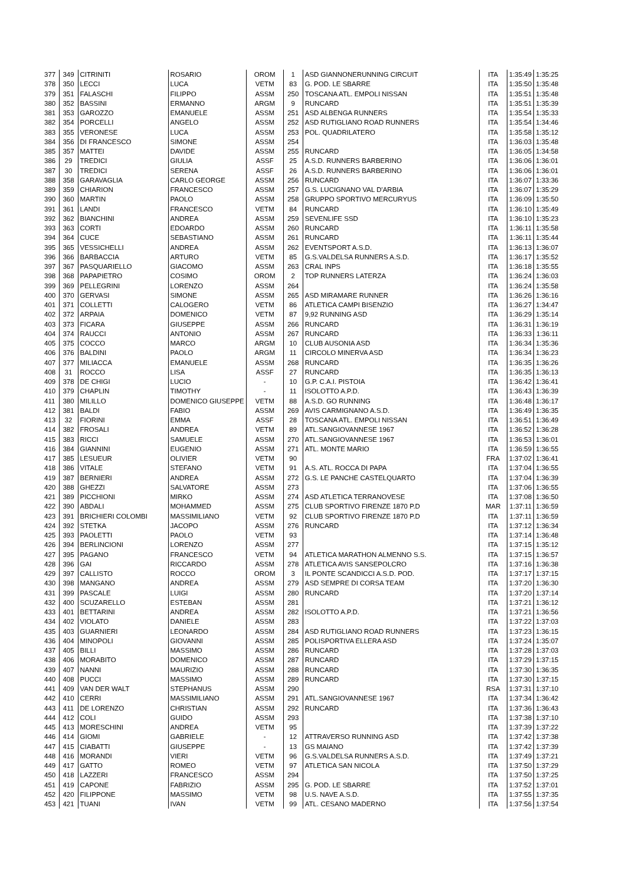| 377 | 349 | CITRINITI | ROSARIO | OROM | 1 | ASD GIANNONERUNNING CIRCUIT | ITA | 1:35:49 | 1:35:25 |
| 378 | 350 | LECCI | LUCA | VETM | 83 | G. POD. LE SBARRE | ITA | 1:35:50 | 1:35:48 |
| 379 | 351 | FALASCHI | FILIPPO | ASSM | 250 | TOSCANA ATL. EMPOLI NISSAN | ITA | 1:35:51 | 1:35:48 |
| 380 | 352 | BASSINI | ERMANNO | ARGM | 9 | RUNCARD | ITA | 1:35:51 | 1:35:39 |
| 381 | 353 | GAROZZO | EMANUELE | ASSM | 251 | ASD ALBENGA RUNNERS | ITA | 1:35:54 | 1:35:33 |
| 382 | 354 | PORCELLI | ANGELO | ASSM | 252 | ASD RUTIGLIANO ROAD RUNNERS | ITA | 1:35:54 | 1:34:46 |
| 383 | 355 | VERONESE | LUCA | ASSM | 253 | POL. QUADRILATERO | ITA | 1:35:58 | 1:35:12 |
| 384 | 356 | DI FRANCESCO | SIMONE | ASSM | 254 | | ITA | 1:36:03 | 1:35:48 |
| 385 | 357 | MATTEI | DAVIDE | ASSM | 255 | RUNCARD | ITA | 1:36:05 | 1:34:58 |
| 386 | 29 | TREDICI | GIULIA | ASSF | 25 | A.S.D. RUNNERS BARBERINO | ITA | 1:36:06 | 1:36:01 |
| 387 | 30 | TREDICI | SERENA | ASSF | 26 | A.S.D. RUNNERS BARBERINO | ITA | 1:36:06 | 1:36:01 |
| 388 | 358 | GARAVAGLIA | CARLO GEORGE | ASSM | 256 | RUNCARD | ITA | 1:36:07 | 1:33:36 |
| 389 | 359 | CHIARION | FRANCESCO | ASSM | 257 | G.S. LUCIGNANO VAL D'ARBIA | ITA | 1:36:07 | 1:35:29 |
| 390 | 360 | MARTIN | PAOLO | ASSM | 258 | GRUPPO SPORTIVO MERCURYUS | ITA | 1:36:09 | 1:35:50 |
| 391 | 361 | LANDI | FRANCESCO | VETM | 84 | RUNCARD | ITA | 1:36:10 | 1:35:49 |
| 392 | 362 | BIANCHINI | ANDREA | ASSM | 259 | SEVENLIFE SSD | ITA | 1:36:10 | 1:35:23 |
| 393 | 363 | CORTI | EDOARDO | ASSM | 260 | RUNCARD | ITA | 1:36:11 | 1:35:58 |
| 394 | 364 | CUCE | SEBASTIANO | ASSM | 261 | RUNCARD | ITA | 1:36:11 | 1:35:44 |
| 395 | 365 | VESSICHELLI | ANDREA | ASSM | 262 | EVENTSPORT A.S.D. | ITA | 1:36:13 | 1:36:07 |
| 396 | 366 | BARBACCIA | ARTURO | VETM | 85 | G.S.VALDELSA RUNNERS A.S.D. | ITA | 1:36:17 | 1:35:52 |
| 397 | 367 | PASQUARIELLO | GIACOMO | ASSM | 263 | CRAL INPS | ITA | 1:36:18 | 1:35:55 |
| 398 | 368 | PAPAPIETRO | COSIMO | OROM | 2 | TOP RUNNERS LATERZA | ITA | 1:36:24 | 1:36:03 |
| 399 | 369 | PELLEGRINI | LORENZO | ASSM | 264 | | ITA | 1:36:24 | 1:35:58 |
| 400 | 370 | GERVASI | SIMONE | ASSM | 265 | ASD MIRAMARE RUNNER | ITA | 1:36:26 | 1:36:16 |
| 401 | 371 | COLLETTI | CALOGERO | VETM | 86 | ATLETICA CAMPI BISENZIO | ITA | 1:36:27 | 1:34:47 |
| 402 | 372 | ARPAIA | DOMENICO | VETM | 87 | 9,92 RUNNING ASD | ITA | 1:36:29 | 1:35:14 |
| 403 | 373 | FICARA | GIUSEPPE | ASSM | 266 | RUNCARD | ITA | 1:36:31 | 1:36:19 |
| 404 | 374 | RAUCCI | ANTONIO | ASSM | 267 | RUNCARD | ITA | 1:36:33 | 1:36:11 |
| 405 | 375 | COCCO | MARCO | ARGM | 10 | CLUB AUSONIA ASD | ITA | 1:36:34 | 1:35:36 |
| 406 | 376 | BALDINI | PAOLO | ARGM | 11 | CIRCOLO MINERVA ASD | ITA | 1:36:34 | 1:36:23 |
| 407 | 377 | MILIACCA | EMANUELE | ASSM | 268 | RUNCARD | ITA | 1:36:35 | 1:36:26 |
| 408 | 31 | ROCCO | LISA | ASSF | 27 | RUNCARD | ITA | 1:36:35 | 1:36:13 |
| 409 | 378 | DE CHIGI | LUCIO | - | 10 | G.P. C.A.I. PISTOIA | ITA | 1:36:42 | 1:36:41 |
| 410 | 379 | CHAPLIN | TIMOTHY | - | 11 | ISOLOTTO A.P.D. | ITA | 1:36:43 | 1:36:39 |
| 411 | 380 | MILILLO | DOMENICO GIUSEPPE | VETM | 88 | A.S.D. GO RUNNING | ITA | 1:36:48 | 1:36:17 |
| 412 | 381 | BALDI | FABIO | ASSM | 269 | AVIS CARMIGNANO A.S.D. | ITA | 1:36:49 | 1:36:35 |
| 413 | 32 | FIORINI | EMMA | ASSF | 28 | TOSCANA ATL. EMPOLI NISSAN | ITA | 1:36:51 | 1:36:49 |
| 414 | 382 | FROSALI | ANDREA | VETM | 89 | ATL.SANGIOVANNESE 1967 | ITA | 1:36:52 | 1:36:28 |
| 415 | 383 | RICCI | SAMUELE | ASSM | 270 | ATL.SANGIOVANNESE 1967 | ITA | 1:36:53 | 1:36:01 |
| 416 | 384 | GIANNINI | EUGENIO | ASSM | 271 | ATL. MONTE MARIO | ITA | 1:36:59 | 1:36:55 |
| 417 | 385 | LESUEUR | OLIVIER | VETM | 90 | | FRA | 1:37:02 | 1:36:41 |
| 418 | 386 | VITALE | STEFANO | VETM | 91 | A.S. ATL. ROCCA DI PAPA | ITA | 1:37:04 | 1:36:55 |
| 419 | 387 | BERNIERI | ANDREA | ASSM | 272 | G.S. LE PANCHE CASTELQUARTO | ITA | 1:37:04 | 1:36:39 |
| 420 | 388 | GHEZZI | SALVATORE | ASSM | 273 | | ITA | 1:37:06 | 1:36:55 |
| 421 | 389 | PICCHIONI | MIRKO | ASSM | 274 | ASD ATLETICA TERRANOVESE | ITA | 1:37:08 | 1:36:50 |
| 422 | 390 | ABDALI | MOHAMMED | ASSM | 275 | CLUB SPORTIVO FIRENZE 1870 P.D | MAR | 1:37:11 | 1:36:59 |
| 423 | 391 | BRICHIERI COLOMBI | MASSIMILIANO | VETM | 92 | CLUB SPORTIVO FIRENZE 1870 P.D | ITA | 1:37:11 | 1:36:59 |
| 424 | 392 | STETKA | JACOPO | ASSM | 276 | RUNCARD | ITA | 1:37:12 | 1:36:34 |
| 425 | 393 | PAOLETTI | PAOLO | VETM | 93 | | ITA | 1:37:14 | 1:36:48 |
| 426 | 394 | BERLINCIONI | LORENZO | ASSM | 277 | | ITA | 1:37:15 | 1:35:12 |
| 427 | 395 | PAGANO | FRANCESCO | VETM | 94 | ATLETICA MARATHON ALMENNO S.S. | ITA | 1:37:15 | 1:36:57 |
| 428 | 396 | GAI | RICCARDO | ASSM | 278 | ATLETICA AVIS SANSEPOLCRO | ITA | 1:37:16 | 1:36:38 |
| 429 | 397 | CALLISTO | ROCCO | OROM | 3 | IL PONTE SCANDICCI A.S.D. POD. | ITA | 1:37:17 | 1:37:15 |
| 430 | 398 | MANGANO | ANDREA | ASSM | 279 | ASD SEMPRE DI CORSA TEAM | ITA | 1:37:20 | 1:36:30 |
| 431 | 399 | PASCALE | LUIGI | ASSM | 280 | RUNCARD | ITA | 1:37:20 | 1:37:14 |
| 432 | 400 | SCUZARELLO | ESTEBAN | ASSM | 281 | | ITA | 1:37:21 | 1:36:12 |
| 433 | 401 | BETTARINI | ANDREA | ASSM | 282 | ISOLOTTO A.P.D. | ITA | 1:37:21 | 1:36:56 |
| 434 | 402 | VIOLATO | DANIELE | ASSM | 283 | | ITA | 1:37:22 | 1:37:03 |
| 435 | 403 | GUARNIERI | LEONARDO | ASSM | 284 | ASD RUTIGLIANO ROAD RUNNERS | ITA | 1:37:23 | 1:36:15 |
| 436 | 404 | MINOPOLI | GIOVANNI | ASSM | 285 | POLISPORTIVA ELLERA ASD | ITA | 1:37:24 | 1:35:07 |
| 437 | 405 | BILLI | MASSIMO | ASSM | 286 | RUNCARD | ITA | 1:37:28 | 1:37:03 |
| 438 | 406 | MORABITO | DOMENICO | ASSM | 287 | RUNCARD | ITA | 1:37:29 | 1:37:15 |
| 439 | 407 | NANNI | MAURIZIO | ASSM | 288 | RUNCARD | ITA | 1:37:30 | 1:36:35 |
| 440 | 408 | PUCCI | MASSIMO | ASSM | 289 | RUNCARD | ITA | 1:37:30 | 1:37:15 |
| 441 | 409 | VAN DER WALT | STEPHANUS | ASSM | 290 | | RSA | 1:37:31 | 1:37:10 |
| 442 | 410 | CERRI | MASSIMILIANO | ASSM | 291 | ATL.SANGIOVANNESE 1967 | ITA | 1:37:34 | 1:36:42 |
| 443 | 411 | DE LORENZO | CHRISTIAN | ASSM | 292 | RUNCARD | ITA | 1:37:36 | 1:36:43 |
| 444 | 412 | COLI | GUIDO | ASSM | 293 | | ITA | 1:37:38 | 1:37:10 |
| 445 | 413 | MORESCHINI | ANDREA | VETM | 95 | | ITA | 1:37:39 | 1:37:22 |
| 446 | 414 | GIOMI | GABRIELE | - | 12 | ATTRAVERSO RUNNING ASD | ITA | 1:37:42 | 1:37:38 |
| 447 | 415 | CIABATTI | GIUSEPPE | - | 13 | GS MAIANO | ITA | 1:37:42 | 1:37:39 |
| 448 | 416 | MORANDI | VIERI | VETM | 96 | G.S.VALDELSA RUNNERS A.S.D. | ITA | 1:37:49 | 1:37:21 |
| 449 | 417 | GATTO | ROMEO | VETM | 97 | ATLETICA SAN NICOLA | ITA | 1:37:50 | 1:37:29 |
| 450 | 418 | LAZZERI | FRANCESCO | ASSM | 294 | | ITA | 1:37:50 | 1:37:25 |
| 451 | 419 | CAPONE | FABRIZIO | ASSM | 295 | G. POD. LE SBARRE | ITA | 1:37:52 | 1:37:01 |
| 452 | 420 | FILIPPONE | MASSIMO | VETM | 98 | U.S. NAVE A.S.D. | ITA | 1:37:55 | 1:37:35 |
| 453 | 421 | TUANI | IVAN | VETM | 99 | ATL. CESANO MADERNO | ITA | 1:37:56 | 1:37:54 |